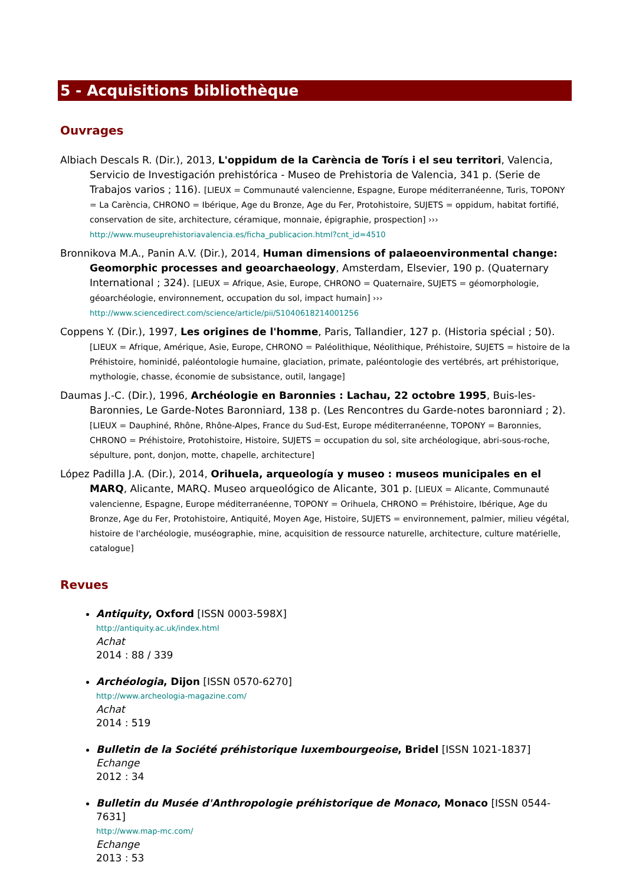5 - Acquisitions bibliothèque
Ouvrages
Albiach Descals R. (Dir.), 2013, L'oppidum de la Carència de Torís i el seu territori, Valencia, Servicio de Investigación prehistórica - Museo de Prehistoria de Valencia, 341 p. (Serie de Trabajos varios ; 116). [LIEUX = Communauté valencienne, Espagne, Europe méditerranéenne, Turis, TOPONY = La Carència, CHRONO = Ibérique, Age du Bronze, Age du Fer, Protohistoire, SUJETS = oppidum, habitat fortifié, conservation de site, architecture, céramique, monnaie, épigraphie, prospection] ››› http://www.museuprehistoriavalencia.es/ficha_publicacion.html?cnt_id=4510
Bronnikova M.A., Panin A.V. (Dir.), 2014, Human dimensions of palaeoenvironmental change: Geomorphic processes and geoarchaeology, Amsterdam, Elsevier, 190 p. (Quaternary International ; 324). [LIEUX = Afrique, Asie, Europe, CHRONO = Quaternaire, SUJETS = géomorphologie, géoarchéologie, environnement, occupation du sol, impact humain] ››› http://www.sciencedirect.com/science/article/pii/S1040618214001256
Coppens Y. (Dir.), 1997, Les origines de l'homme, Paris, Tallandier, 127 p. (Historia spécial ; 50). [LIEUX = Afrique, Amérique, Asie, Europe, CHRONO = Paléolithique, Néolithique, Préhistoire, SUJETS = histoire de la Préhistoire, hominidé, paléontologie humaine, glaciation, primate, paléontologie des vertébrés, art préhistorique, mythologie, chasse, économie de subsistance, outil, langage]
Daumas J.-C. (Dir.), 1996, Archéologie en Baronnies : Lachau, 22 octobre 1995, Buis-les-Baronnies, Le Garde-Notes Baronniard, 138 p. (Les Rencontres du Garde-notes baronniard ; 2). [LIEUX = Dauphiné, Rhône, Rhône-Alpes, France du Sud-Est, Europe méditerranéenne, TOPONY = Baronnies, CHRONO = Préhistoire, Protohistoire, Histoire, SUJETS = occupation du sol, site archéologique, abri-sous-roche, sépulture, pont, donjon, motte, chapelle, architecture]
López Padilla J.A. (Dir.), 2014, Orihuela, arqueología y museo : museos municipales en el MARQ, Alicante, MARQ. Museo arqueológico de Alicante, 301 p. [LIEUX = Alicante, Communauté valencienne, Espagne, Europe méditerranéenne, TOPONY = Orihuela, CHRONO = Préhistoire, Ibérique, Age du Bronze, Age du Fer, Protohistoire, Antiquité, Moyen Age, Histoire, SUJETS = environnement, palmier, milieu végétal, histoire de l'archéologie, muséographie, mine, acquisition de ressource naturelle, architecture, culture matérielle, catalogue]
Revues
Antiquity, Oxford [ISSN 0003-598X]
http://antiquity.ac.uk/index.html
Achat
2014 : 88 / 339
Archéologia, Dijon [ISSN 0570-6270]
http://www.archeologia-magazine.com/
Achat
2014 : 519
Bulletin de la Société préhistorique luxembourgeoise, Bridel [ISSN 1021-1837]
Echange
2012 : 34
Bulletin du Musée d'Anthropologie préhistorique de Monaco, Monaco [ISSN 0544-7631]
http://www.map-mc.com/
Echange
2013 : 53